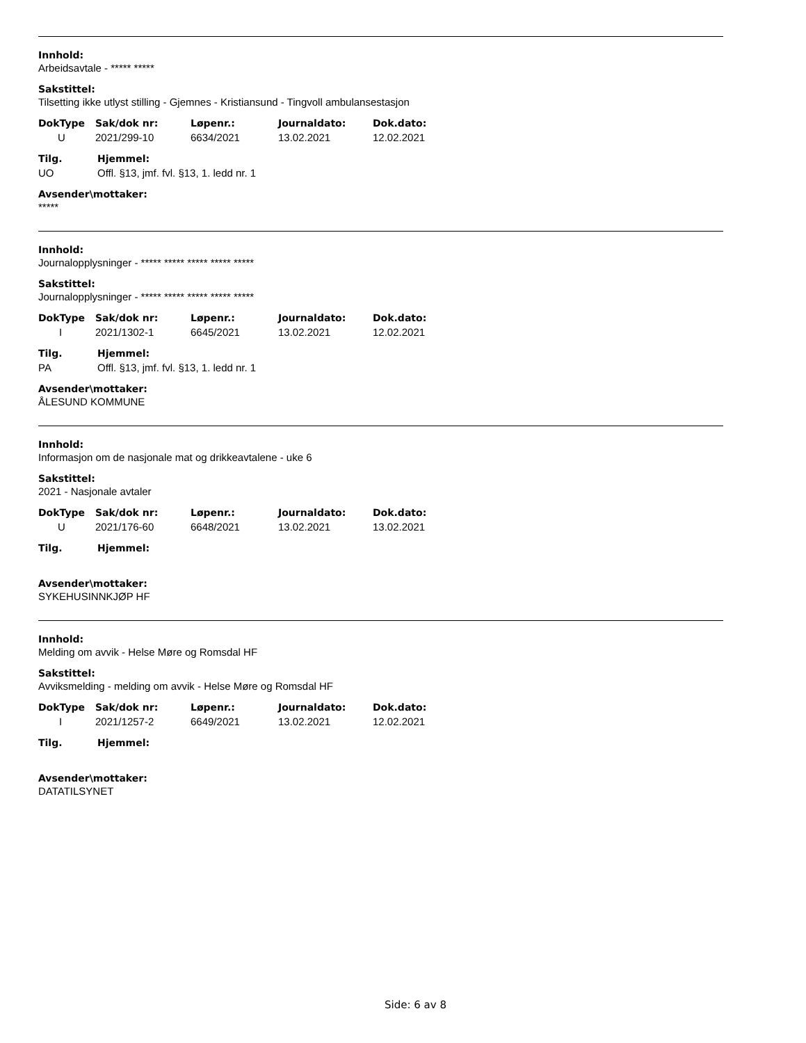Innhold:
Arbeidsavtale - ***** *****
Sakstittel:
Tilsetting ikke utlyst stilling - Gjemnes - Kristiansund - Tingvoll ambulansestasjon
| DokType | Sak/dok nr: | Løpenr.: | Journaldato: | Dok.dato: |
| --- | --- | --- | --- | --- |
| U | 2021/299-10 | 6634/2021 | 13.02.2021 | 12.02.2021 |
| Tilg. | Hjemmel: |
| --- | --- |
| UO | Offl. §13, jmf. fvl. §13, 1. ledd nr. 1 |
Avsender\mottaker:
*****
Innhold:
Journalopplysninger - ***** ***** ***** ***** *****
Sakstittel:
Journalopplysninger - ***** ***** ***** ***** *****
| DokType | Sak/dok nr: | Løpenr.: | Journaldato: | Dok.dato: |
| --- | --- | --- | --- | --- |
| I | 2021/1302-1 | 6645/2021 | 13.02.2021 | 12.02.2021 |
| Tilg. | Hjemmel: |
| --- | --- |
| PA | Offl. §13, jmf. fvl. §13, 1. ledd nr. 1 |
Avsender\mottaker:
ÅLESUND KOMMUNE
Innhold:
Informasjon om de nasjonale mat og drikkeavtalene - uke 6
Sakstittel:
2021 - Nasjonale avtaler
| DokType | Sak/dok nr: | Løpenr.: | Journaldato: | Dok.dato: |
| --- | --- | --- | --- | --- |
| U | 2021/176-60 | 6648/2021 | 13.02.2021 | 13.02.2021 |
| Tilg. | Hjemmel: |
| --- | --- |
Avsender\mottaker:
SYKEHUSINNKJØP HF
Innhold:
Melding om avvik - Helse Møre og Romsdal HF
Sakstittel:
Avviksmelding - melding om avvik - Helse Møre og Romsdal HF
| DokType | Sak/dok nr: | Løpenr.: | Journaldato: | Dok.dato: |
| --- | --- | --- | --- | --- |
| I | 2021/1257-2 | 6649/2021 | 13.02.2021 | 12.02.2021 |
| Tilg. | Hjemmel: |
| --- | --- |
Avsender\mottaker:
DATATILSYNET
Side: 6 av 8